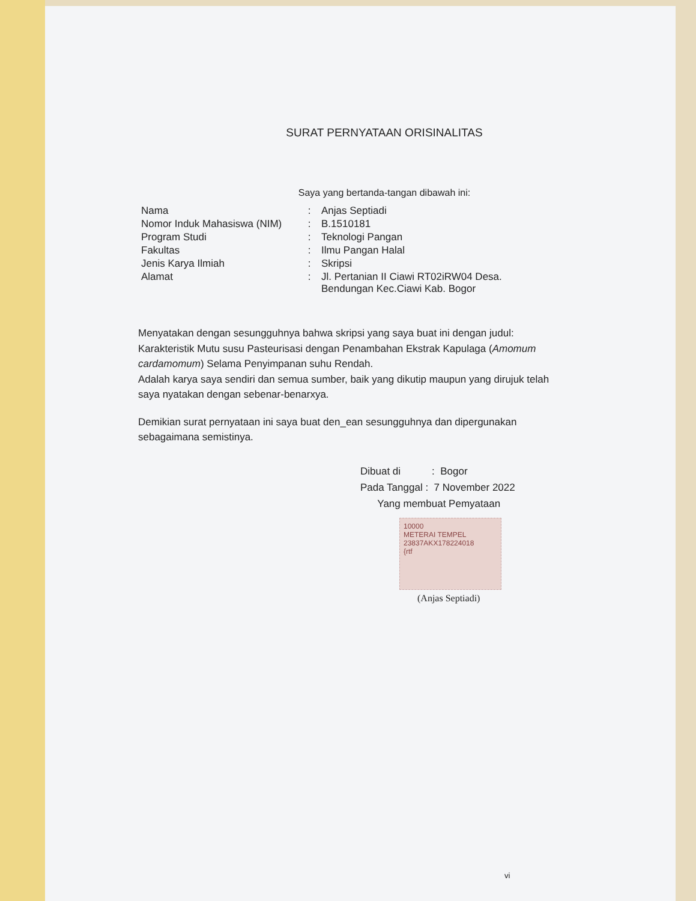SURAT PERNYATAAN ORISINALITAS
Saya yang bertanda-tangan dibawah ini:
| Nama | : | Anjas Septiadi |
| Nomor Induk Mahasiswa (NIM) | : | B.1510181 |
| Program Studi | : | Teknologi Pangan |
| Fakultas | : | Ilmu Pangan Halal |
| Jenis Karya Ilmiah | : | Skripsi |
| Alamat | : | Jl. Pertanian II Ciawi RT02iRW04 Desa. Bendungan Kec.Ciawi Kab. Bogor |
Menyatakan dengan sesungguhnya bahwa skripsi yang saya buat ini dengan judul:
Karakteristik Mutu susu Pasteurisasi dengan Penambahan Ekstrak Kapulaga (Amomum cardamomum) Selama Penyimpanan suhu Rendah.
Adalah karya saya sendiri dan semua sumber, baik yang dikutip maupun yang dirujuk telah saya nyatakan dengan sebenar-benarxya.
Demikian surat pernyataan ini saya buat den_ean sesungguhnya dan dipergunakan sebagaimana semistinya.
Dibuat di : Bogor
Pada Tanggal : 7 November 2022
Yang membuat Pemyataan
10000
METERAI TEMPEL
23837AKX178224018
{rtf
(Anjas Septiadi)
vi